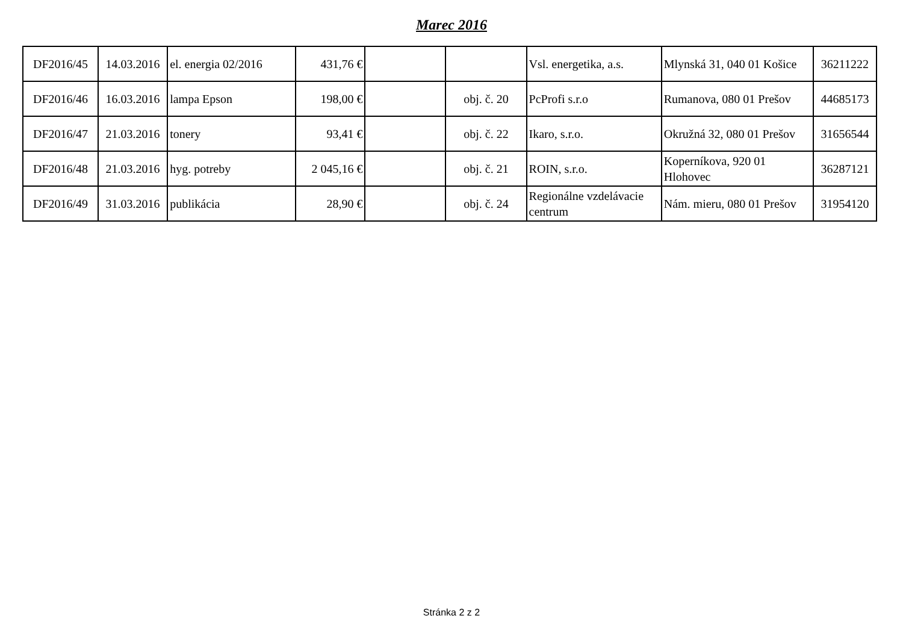Marec 2016
| DF2016/45 | 14.03.2016 | el. energia 02/2016 | 431,76 € | | | Vsl. energetika, a.s. | Mlynská 31, 040 01 Košice | 36211222 |
| DF2016/46 | 16.03.2016 | lampa Epson | 198,00 € | | obj. č. 20 | PcProfi s.r.o | Rumanova, 080 01 Prešov | 44685173 |
| DF2016/47 | 21.03.2016 | tonery | 93,41 € | | obj. č. 22 | Ikaro, s.r.o. | Okružná 32, 080 01 Prešov | 31656544 |
| DF2016/48 | 21.03.2016 | hyg. potreby | 2 045,16 € | | obj. č. 21 | ROIN, s.r.o. | Koperníkova, 920 01 Hlohovec | 36287121 |
| DF2016/49 | 31.03.2016 | publikácia | 28,90 € | | obj. č. 24 | Regionálne vzdelávacie centrum | Nám. mieru, 080 01 Prešov | 31954120 |
Stránka 2 z 2